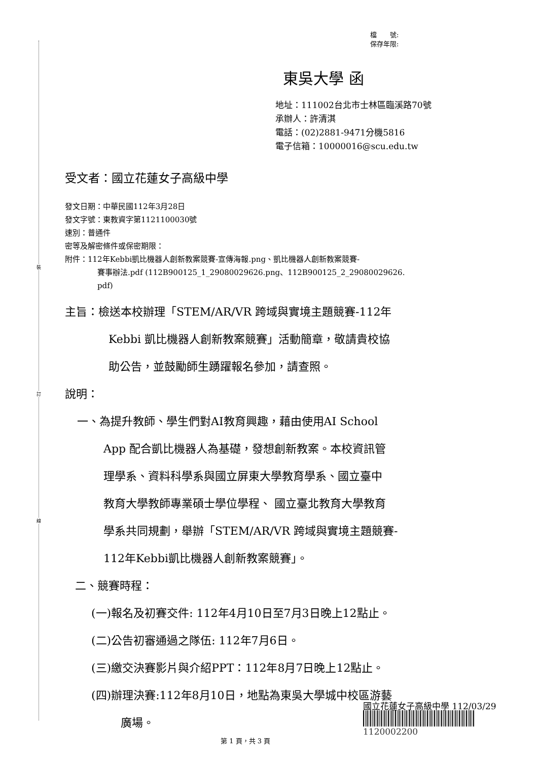裝
訂
線
檔　　號:
保存年限:
東吳大學 函
地址：111002台北市士林區臨溪路70號
承辦人：許清淇
電話：(02)2881-9471分機5816
電子信箱：10000016@scu.edu.tw
受文者：國立花蓮女子高級中學
發文日期：中華民國112年3月28日
發文字號：東教資字第1121100030號
速別：普通件
密等及解密條件或保密期限：
附件：112年Kebbi凱比機器人創新教案競賽-宣傳海報.png、凱比機器人創新教案競賽-
賽事辦法.pdf (112B900125_1_29080029626.png、112B900125_2_29080029626.
pdf)
主旨：檢送本校辦理「STEM/AR/VR 跨域與實境主題競賽-112年
Kebbi 凱比機器人創新教案競賽」活動簡章，敬請貴校協
助公告，並鼓勵師生踴躍報名參加，請查照。
說明：
一、為提升教師、學生們對AI教育興趣，藉由使用AI School
App 配合凱比機器人為基礎，發想創新教案。本校資訊管
理學系、資料科學系與國立屏東大學教育學系、國立臺中
教育大學教師專業碩士學位學程、 國立臺北教育大學教育
學系共同規劃，舉辦「STEM/AR/VR 跨域與實境主題競賽-
112年Kebbi凱比機器人創新教案競賽」。
二、競賽時程：
(一)報名及初賽交件: 112年4月10日至7月3日晚上12點止。
(二)公告初審通過之隊伍: 112年7月6日。
(三)繳交決賽影片與介紹PPT：112年8月7日晚上12點止。
(四)辦理決賽:112年8月10日，地點為東吳大學城中校區游藝
廣場。
國立花蓮女子高級中學 112/03/29
1120002200
第 1 頁，共 3 頁